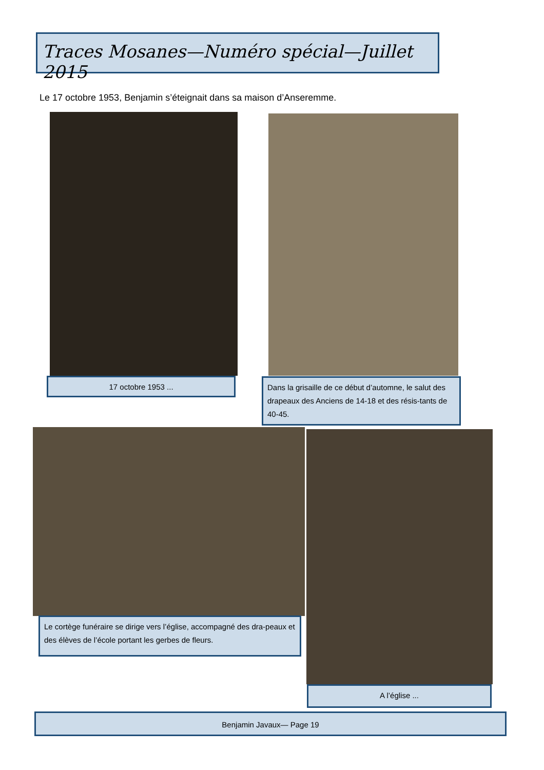Traces Mosanes—Numéro spécial—Juillet 2015
Le 17 octobre 1953, Benjamin s’éteignait dans sa maison d’Anseremme.
17 octobre 1953 ...
Dans la grisaille de ce début d’automne, le salut des drapeaux des Anciens de 14-18 et des résis-tants de 40-45.
Le cortège funéraire se dirige vers l’église, accompagné des dra-peaux et des élèves de l’école portant les gerbes de fleurs.
A l’église ...
Benjamin Javaux— Page 19